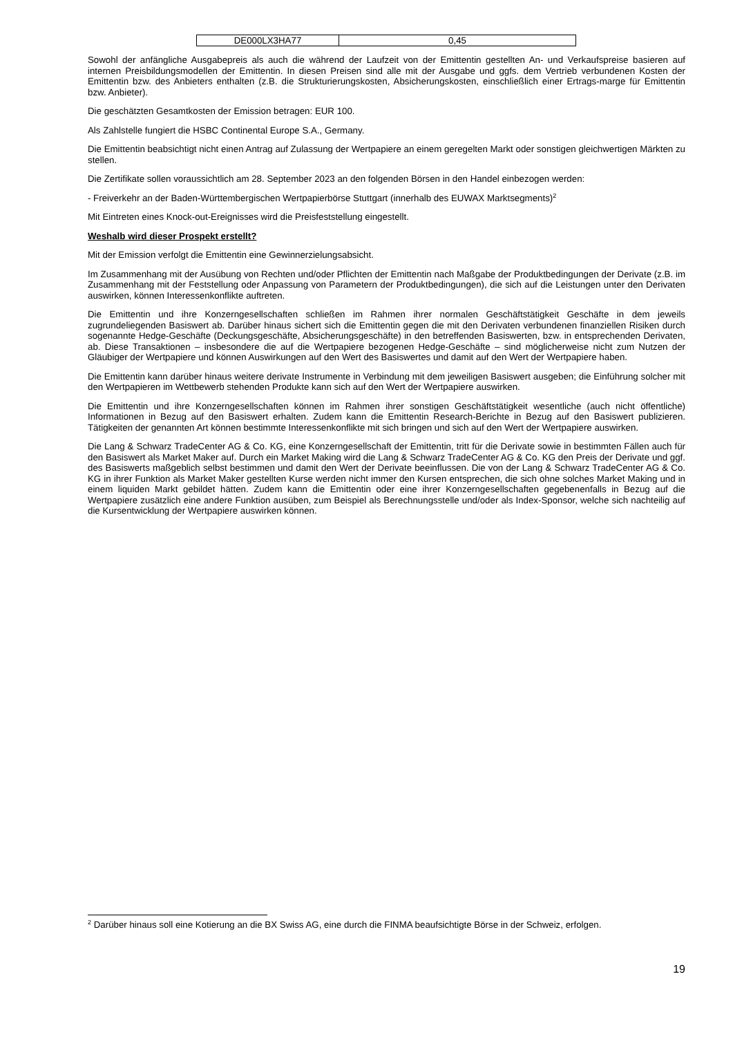| DE000LX3HA77 | 0,45 |
Sowohl der anfängliche Ausgabepreis als auch die während der Laufzeit von der Emittentin gestellten An- und Verkaufspreise basieren auf internen Preisbildungsmodellen der Emittentin. In diesen Preisen sind alle mit der Ausgabe und ggfs. dem Vertrieb verbundenen Kosten der Emittentin bzw. des Anbieters enthalten (z.B. die Strukturierungskosten, Absicherungskosten, einschließlich einer Ertrags-marge für Emittentin bzw. Anbieter).
Die geschätzten Gesamtkosten der Emission betragen: EUR 100.
Als Zahlstelle fungiert die HSBC Continental Europe S.A., Germany.
Die Emittentin beabsichtigt nicht einen Antrag auf Zulassung der Wertpapiere an einem geregelten Markt oder sonstigen gleichwertigen Märkten zu stellen.
Die Zertifikate sollen voraussichtlich am 28. September 2023 an den folgenden Börsen in den Handel einbezogen werden:
- Freiverkehr an der Baden-Württembergischen Wertpapierbörse Stuttgart (innerhalb des EUWAX Marktsegments)<sup>2</sup>
Mit Eintreten eines Knock-out-Ereignisses wird die Preisfeststellung eingestellt.
Weshalb wird dieser Prospekt erstellt?
Mit der Emission verfolgt die Emittentin eine Gewinnerzielungsabsicht.
Im Zusammenhang mit der Ausübung von Rechten und/oder Pflichten der Emittentin nach Maßgabe der Produktbedingungen der Derivate (z.B. im Zusammenhang mit der Feststellung oder Anpassung von Parametern der Produktbedingungen), die sich auf die Leistungen unter den Derivaten auswirken, können Interessenkonflikte auftreten.
Die Emittentin und ihre Konzerngesellschaften schließen im Rahmen ihrer normalen Geschäftstätigkeit Geschäfte in dem jeweils zugrundeliegenden Basiswert ab. Darüber hinaus sichert sich die Emittentin gegen die mit den Derivaten verbundenen finanziellen Risiken durch sogenannte Hedge-Geschäfte (Deckungsgeschäfte, Absicherungsgeschäfte) in den betreffenden Basiswerten, bzw. in entsprechenden Derivaten, ab. Diese Transaktionen – insbesondere die auf die Wertpapiere bezogenen Hedge-Geschäfte – sind möglicherweise nicht zum Nutzen der Gläubiger der Wertpapiere und können Auswirkungen auf den Wert des Basiswertes und damit auf den Wert der Wertpapiere haben.
Die Emittentin kann darüber hinaus weitere derivate Instrumente in Verbindung mit dem jeweiligen Basiswert ausgeben; die Einführung solcher mit den Wertpapieren im Wettbewerb stehenden Produkte kann sich auf den Wert der Wertpapiere auswirken.
Die Emittentin und ihre Konzerngesellschaften können im Rahmen ihrer sonstigen Geschäftstätigkeit wesentliche (auch nicht öffentliche) Informationen in Bezug auf den Basiswert erhalten. Zudem kann die Emittentin Research-Berichte in Bezug auf den Basiswert publizieren. Tätigkeiten der genannten Art können bestimmte Interessenkonflikte mit sich bringen und sich auf den Wert der Wertpapiere auswirken.
Die Lang & Schwarz TradeCenter AG & Co. KG, eine Konzerngesellschaft der Emittentin, tritt für die Derivate sowie in bestimmten Fällen auch für den Basiswert als Market Maker auf. Durch ein Market Making wird die Lang & Schwarz TradeCenter AG & Co. KG den Preis der Derivate und ggf. des Basiswerts maßgeblich selbst bestimmen und damit den Wert der Derivate beeinflussen. Die von der Lang & Schwarz TradeCenter AG & Co. KG in ihrer Funktion als Market Maker gestellten Kurse werden nicht immer den Kursen entsprechen, die sich ohne solches Market Making und in einem liquiden Markt gebildet hätten. Zudem kann die Emittentin oder eine ihrer Konzerngesellschaften gegebenenfalls in Bezug auf die Wertpapiere zusätzlich eine andere Funktion ausüben, zum Beispiel als Berechnungsstelle und/oder als Index-Sponsor, welche sich nachteilig auf die Kursentwicklung der Wertpapiere auswirken können.
<sup>2</sup> Darüber hinaus soll eine Kotierung an die BX Swiss AG, eine durch die FINMA beaufsichtigte Börse in der Schweiz, erfolgen.
19